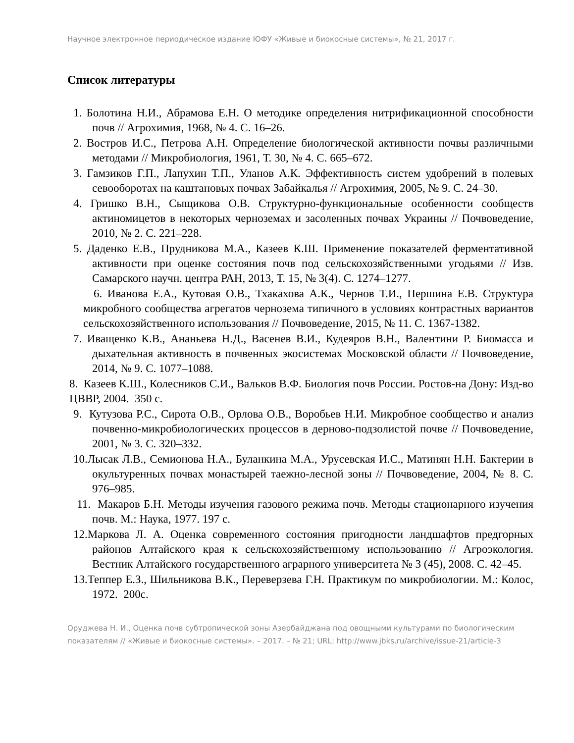Научное электронное периодическое издание ЮФУ «Живые и биокосные системы», № 21, 2017 г.
Список литературы
1. Болотина Н.И., Абрамова Е.Н. О методике определения нитрификационной способности почв // Агрохимия, 1968, № 4. С. 16–26.
2. Востров И.С., Петрова А.Н. Определение биологической активности почвы различными методами // Микробиология, 1961, Т. 30, № 4. С. 665–672.
3. Гамзиков Г.П., Лапухин Т.П., Уланов А.К. Эффективность систем удобрений в полевых севооборотах на каштановых почвах Забайкалья // Агрохимия, 2005, № 9. С. 24–30.
4. Гришко В.Н., Сыщикова О.В. Структурно-функциональные особенности сообществ актиномицетов в некоторых черноземах и засоленных почвах Украины // Почвоведение, 2010, № 2. С. 221–228.
5. Даденко Е.В., Прудникова М.А., Казеев К.Ш. Применение показателей ферментативной активности при оценке состояния почв под сельскохозяйственными угодьями // Изв. Самарского научн. центра РАН, 2013, Т. 15, № 3(4). С. 1274–1277.
6. Иванова Е.А., Кутовая О.В., Тхакахова А.К., Чернов Т.И., Першина Е.В. Структура микробного сообщества агрегатов чернозема типичного в условиях контрастных вариантов сельскохозяйственного использования // Почвоведение, 2015, № 11. С. 1367-1382.
7. Иващенко К.В., Ананьева Н.Д., Васенев В.И., Кудеяров В.Н., Валентини Р. Биомасса и дыхательная активность в почвенных экосистемах Московской области // Почвоведение, 2014, № 9. С. 1077–1088.
8. Казеев К.Ш., Колесников С.И., Вальков В.Ф. Биология почв России. Ростов-на Дону: Изд-во ЦВВР, 2004. 350 с.
9. Кутузова Р.С., Сирота О.В., Орлова О.В., Воробьев Н.И. Микробное сообщество и анализ почвенно-микробиологических процессов в дерново-подзолистой почве // Почвоведение, 2001, № 3. С. 320–332.
10.Лысак Л.В., Семионова Н.А., Буланкина М.А., Урусевская И.С., Матинян Н.Н. Бактерии в окультуренных почвах монастырей таежно-лесной зоны // Почвоведение, 2004, № 8. С. 976–985.
11. Макаров Б.Н. Методы изучения газового режима почв. Методы стационарного изучения почв. М.: Наука, 1977. 197 с.
12.Маркова Л. А. Оценка современного состояния пригодности ландшафтов предгорных районов Алтайского края к сельскохозяйственному использованию // Агроэкология. Вестник Алтайского государственного аграрного университета № 3 (45), 2008. С. 42–45.
13.Теппер Е.З., Шильникова В.К., Переверзева Г.Н. Практикум по микробиологии. М.: Колос, 1972. 200с.
Оруджева Н. И., Оценка почв субтропической зоны Азербайджана под овощными культурами по биологическим показателям // «Живые и биокосные системы». – 2017. – № 21; URL: http://www.jbks.ru/archive/issue-21/article-3